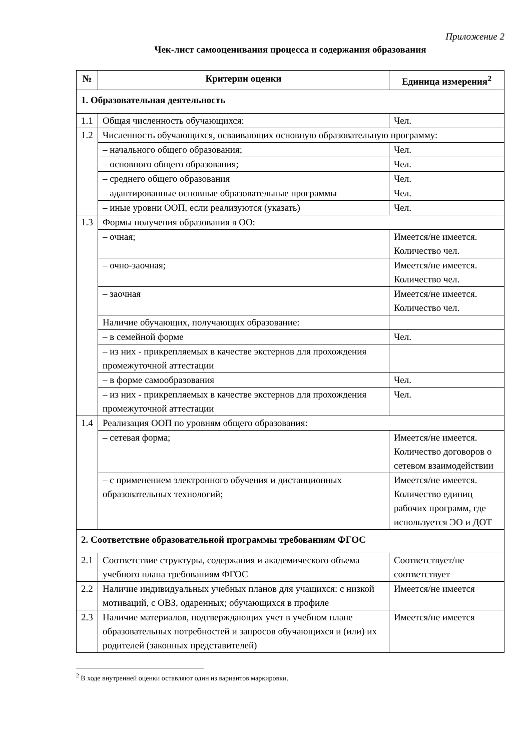Приложение 2
Чек-лист самооценивания процесса и содержания образования
| № | Критерии оценки | Единица измерения<sup>2</sup> |
| --- | --- | --- |
| 1. Образовательная деятельность | | |
| 1.1 | Общая численность обучающихся: | Чел. |
| 1.2 | Численность обучающихся, осваивающих основную образовательную программу: | |
| | – начального общего образования; | Чел. |
| | – основного общего образования; | Чел. |
| | – среднего общего образования | Чел. |
| | – адаптированные основные образовательные программы | Чел. |
| | – иные уровни ООП, если реализуются (указать) | Чел. |
| 1.3 | Формы получения образования в ОО: | |
| | – очная; | Имеется/не имеется. Количество чел. |
| | – очно-заочная; | Имеется/не имеется. Количество чел. |
| | – заочная | Имеется/не имеется. Количество чел. |
| | Наличие обучающих, получающих образование: | |
| | – в семейной форме | Чел. |
| | – из них - прикрепляемых в качестве экстернов для прохождения промежуточной аттестации | |
| | – в форме самообразования | Чел. |
| | – из них - прикрепляемых в качестве экстернов для прохождения промежуточной аттестации | Чел. |
| 1.4 | Реализация ООП по уровням общего образования: | |
| | – сетевая форма; | Имеется/не имеется. Количество договоров о сетевом взаимодействии |
| | – с применением электронного обучения и дистанционных образовательных технологий; | Имеется/не имеется. Количество единиц рабочих программ, где используется ЭО и ДОТ |
| 2. Соответствие образовательной программы требованиям ФГОС | | |
| 2.1 | Соответствие структуры, содержания и академического объема учебного плана требованиям ФГОС | Соответствует/не соответствует |
| 2.2 | Наличие индивидуальных учебных планов для учащихся: с низкой мотиваций, с ОВЗ, одаренных; обучающихся в профиле | Имеется/не имеется |
| 2.3 | Наличие материалов, подтверждающих учет в учебном плане образовательных потребностей и запросов обучающихся и (или) их родителей (законных представителей) | Имеется/не имеется |
<sup>2</sup> В ходе внутренней оценки оставляют один из вариантов маркировки.